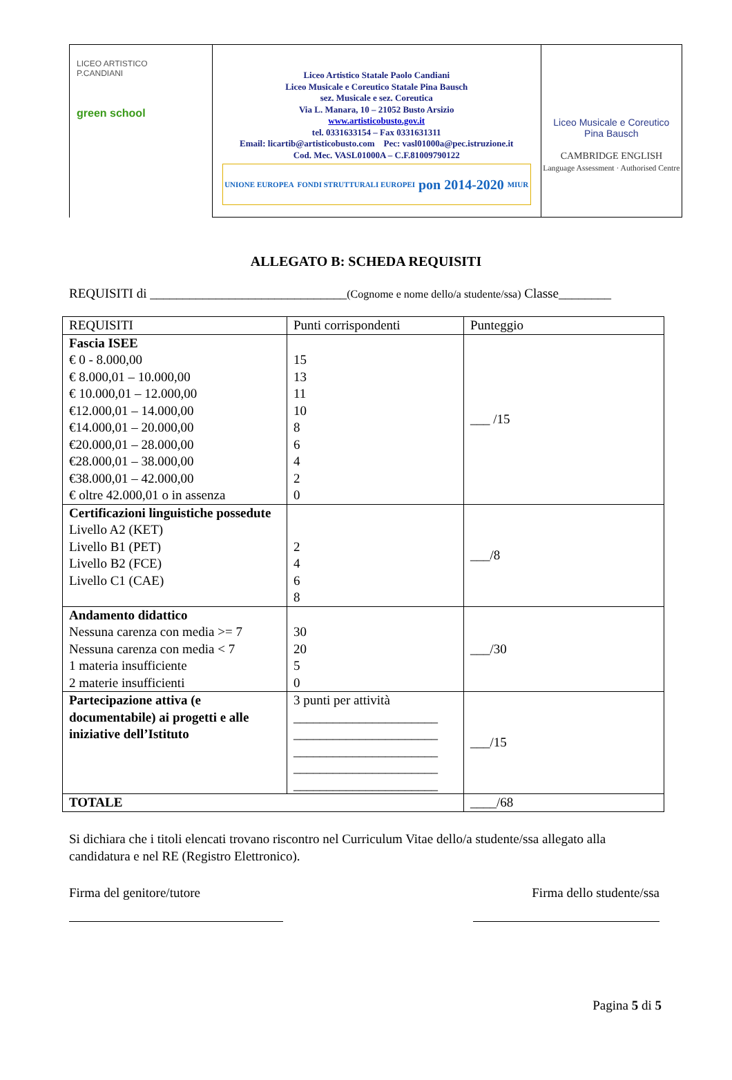LICEO ARTISTICO
P.CANDIANI
green school
Liceo Artistico Statale Paolo Candiani
Liceo Musicale e Coreutico Statale Pina Bausch
sez. Musicale e sez. Coreutica
Via L. Manara, 10 – 21052 Busto Arsizio
www.artisticobusto.gov.it
tel. 0331633154 – Fax 0331631311
Email: licartib@artisticobusto.com Pec: vasl01000a@pec.istruzione.it
Cod. Mec. VASL01000A – C.F.81009790122
UNIONE EUROPEA FONDI STRUTTURALI EUROPEI pon 2014-2020 MIUR
Liceo Musicale e Coreutico
Pina Bausch
CAMBRIDGE ENGLISH
Language Assessment · Authorised Centre
ALLEGATO B: SCHEDA REQUISITI
REQUISITI di ______________________________(Cognome e nome dello/a studente/ssa) Classe________
| REQUISITI | Punti corrispondenti | Punteggio |
| --- | --- | --- |
| Fascia ISEE € 0 - 8.000,00 € 8.000,01 – 10.000,00 € 10.000,01 – 12.000,00 €12.000,01 – 14.000,00 €14.000,01 – 20.000,00 €20.000,01 – 28.000,00 €28.000,01 – 38.000,00 €38.000,01 – 42.000,00 € oltre 42.000,01 o in assenza | 15 13 11 10 8 6 4 2 0 | ___ /15 |
| Certificazioni linguistiche possedute Livello A2 (KET) Livello B1 (PET) Livello B2 (FCE) Livello C1 (CAE) | 2 4 6 8 | ___/8 |
| Andamento didattico Nessuna carenza con media >= 7 Nessuna carenza con media < 7 1 materia insufficiente 2 materie insufficienti | 30 20 5 0 | ___/30 |
| Partecipazione attiva (e documentabile) ai progetti e alle iniziative dell’Istituto | 3 punti per attività ______________________ ______________________ ______________________ ______________________ ______________________ | ___/15 |
| TOTALE | | ____/68 |
Si dichiara che i titoli elencati trovano riscontro nel Curriculum Vitae dello/a studente/ssa allegato alla candidatura e nel RE (Registro Elettronico).
Firma del genitore/tutore Firma dello studente/ssa
Pagina 5 di 5